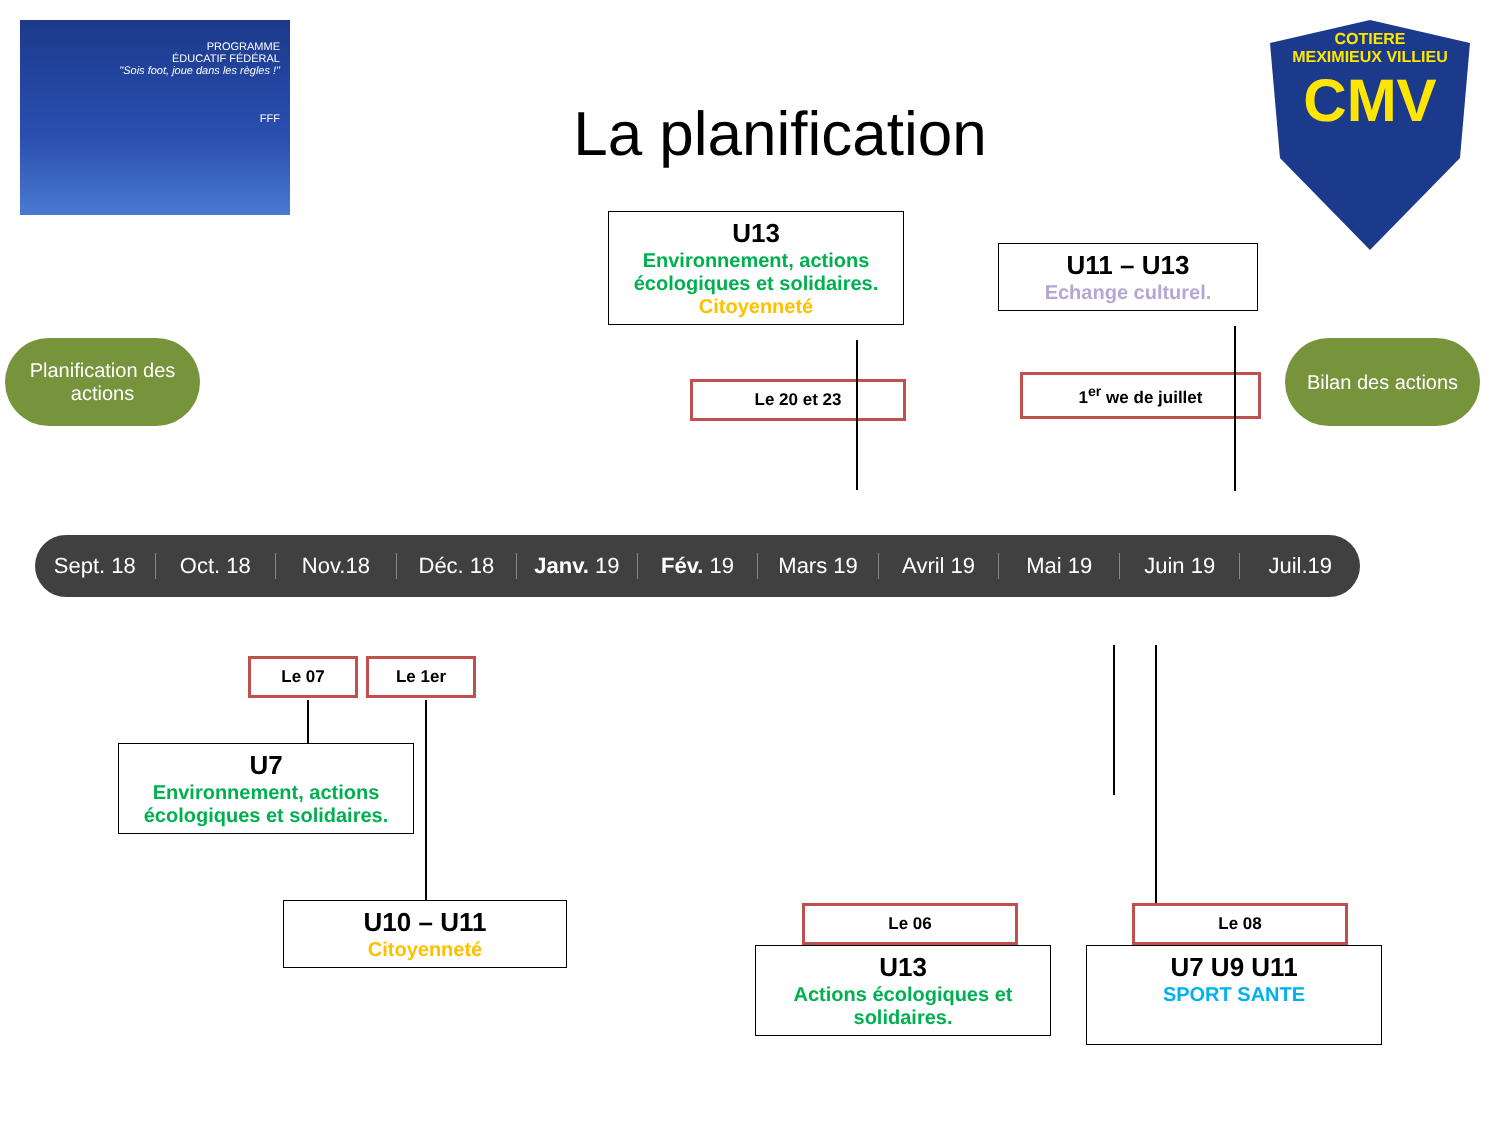PROGRAMME
ÉDUCATIF FÉDÉRAL
"Sois foot, joue dans les règles !"
FFF
La planification
COTIERE
MEXIMIEUX VILLIEU
CMV
Planification des actions
Bilan des actions
U13
Environnement, actions écologiques et solidaires.
Citoyenneté
U11 – U13
Echange culturel.
Le 20 et 23 1<sup>er</sup> we de juillet
Sept. 18 Oct. 18 Nov.18 Déc. 18 Janv. 19 Fév. 19 Mars 19 Avril 19 Mai 19 Juin 19 Juil.19
Le 07 Le 1er
U7
Environnement, actions écologiques et solidaires.
U10 – U11
Citoyenneté
Le 06 Le 08
U13
Actions écologiques et solidaires.
U7 U9 U11
SPORT SANTE